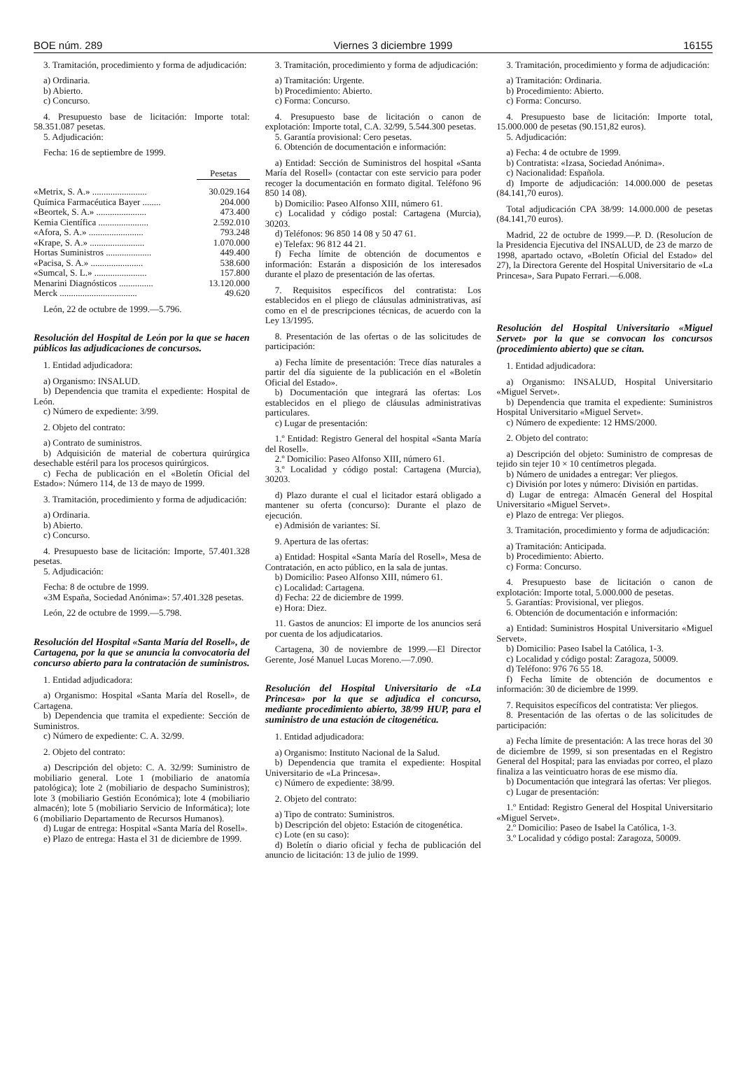BOE núm. 289 Viernes 3 diciembre 1999 16155
3. Tramitación, procedimiento y forma de adjudicación:
a) Ordinaria.
b) Abierto.
c) Concurso.
4. Presupuesto base de licitación: Importe total: 58.351.087 pesetas.
5. Adjudicación:
Fecha: 16 de septiembre de 1999.
| | Pesetas |
| «Metrix, S. A.» ........................ | 30.029.164 |
| Química Farmacéutica Bayer ........ | 204.000 |
| «Beortek, S. A.» ...................... | 473.400 |
| Kemia Científica ...................... | 2.592.010 |
| «Afora, S. A.» ........................ | 793.248 |
| «Krape, S. A.» ........................ | 1.070.000 |
| Hortas Suministros .................... | 449.400 |
| «Pacisa, S. A.» ....................... | 538.600 |
| «Sumcal, S. L.» ....................... | 157.800 |
| Menarini Diagnósticos ............... | 13.120.000 |
| Merck .................................. | 49.620 |
León, 22 de octubre de 1999.—5.796.
Resolución del Hospital de León por la que se hacen públicos las adjudicaciones de concursos.
1. Entidad adjudicadora:
a) Organismo: INSALUD.
b) Dependencia que tramita el expediente: Hospital de León.
c) Número de expediente: 3/99.
2. Objeto del contrato:
a) Contrato de suministros.
b) Adquisición de material de cobertura quirúrgica desechable estéril para los procesos quirúrgicos.
c) Fecha de publicación en el «Boletín Oficial del Estado»: Número 114, de 13 de mayo de 1999.
3. Tramitación, procedimiento y forma de adjudicación:
a) Ordinaria.
b) Abierto.
c) Concurso.
4. Presupuesto base de licitación: Importe, 57.401.328 pesetas.
5. Adjudicación:
Fecha: 8 de octubre de 1999.
«3M España, Sociedad Anónima»: 57.401.328 pesetas.
León, 22 de octubre de 1999.—5.798.
Resolución del Hospital «Santa María del Rosell», de Cartagena, por la que se anuncia la convocatoria del concurso abierto para la contratación de suministros.
1. Entidad adjudicadora:
a) Organismo: Hospital «Santa María del Rosell», de Cartagena.
b) Dependencia que tramita el expediente: Sección de Suministros.
c) Número de expediente: C. A. 32/99.
2. Objeto del contrato:
a) Descripción del objeto: C. A. 32/99: Suministro de mobiliario general. Lote 1 (mobiliario de anatomía patológica); lote 2 (mobiliario de despacho Suministros); lote 3 (mobiliario Gestión Económica); lote 4 (mobiliario almacén); lote 5 (mobiliario Servicio de Informática); lote 6 (mobiliario Departamento de Recursos Humanos).
d) Lugar de entrega: Hospital «Santa María del Rosell».
e) Plazo de entrega: Hasta el 31 de diciembre de 1999.
3. Tramitación, procedimiento y forma de adjudicación:
a) Tramitación: Urgente.
b) Procedimiento: Abierto.
c) Forma: Concurso.
4. Presupuesto base de licitación o canon de explotación: Importe total, C.A. 32/99, 5.544.300 pesetas.
5. Garantía provisional: Cero pesetas.
6. Obtención de documentación e información:
a) Entidad: Sección de Suministros del hospital «Santa María del Rosell» (contactar con este servicio para poder recoger la documentación en formato digital. Teléfono 96 850 14 08).
b) Domicilio: Paseo Alfonso XIII, número 61.
c) Localidad y código postal: Cartagena (Murcia), 30203.
d) Teléfonos: 96 850 14 08 y 50 47 61.
e) Telefax: 96 812 44 21.
f) Fecha límite de obtención de documentos e información: Estarán a disposición de los interesados durante el plazo de presentación de las ofertas.
7. Requisitos específicos del contratista: Los establecidos en el pliego de cláusulas administrativas, así como en el de prescripciones técnicas, de acuerdo con la Ley 13/1995.
8. Presentación de las ofertas o de las solicitudes de participación:
a) Fecha límite de presentación: Trece días naturales a partir del día siguiente de la publicación en el «Boletín Oficial del Estado».
b) Documentación que integrará las ofertas: Los establecidos en el pliego de cláusulas administrativas particulares.
c) Lugar de presentación:
1.º Entidad: Registro General del hospital «Santa María del Rosell».
2.º Domicilio: Paseo Alfonso XIII, número 61.
3.º Localidad y código postal: Cartagena (Murcia), 30203.
d) Plazo durante el cual el licitador estará obligado a mantener su oferta (concurso): Durante el plazo de ejecución.
e) Admisión de variantes: Sí.
9. Apertura de las ofertas:
a) Entidad: Hospital «Santa María del Rosell», Mesa de Contratación, en acto público, en la sala de juntas.
b) Domicilio: Paseo Alfonso XIII, número 61.
c) Localidad: Cartagena.
d) Fecha: 22 de diciembre de 1999.
e) Hora: Diez.
11. Gastos de anuncios: El importe de los anuncios será por cuenta de los adjudicatarios.
Cartagena, 30 de noviembre de 1999.—El Director Gerente, José Manuel Lucas Moreno.—7.090.
Resolución del Hospital Universitario de «La Princesa» por la que se adjudica el concurso, mediante procedimiento abierto, 38/99 HUP, para el suministro de una estación de citogenética.
1. Entidad adjudicadora:
a) Organismo: Instituto Nacional de la Salud.
b) Dependencia que tramita el expediente: Hospital Universitario de «La Princesa».
c) Número de expediente: 38/99.
2. Objeto del contrato:
a) Tipo de contrato: Suministros.
b) Descripción del objeto: Estación de citogenética.
c) Lote (en su caso):
d) Boletín o diario oficial y fecha de publicación del anuncio de licitación: 13 de julio de 1999.
3. Tramitación, procedimiento y forma de adjudicación:
a) Tramitación: Ordinaria.
b) Procedimiento: Abierto.
c) Forma: Concurso.
4. Presupuesto base de licitación: Importe total, 15.000.000 de pesetas (90.151,82 euros).
5. Adjudicación:
a) Fecha: 4 de octubre de 1999.
b) Contratista: «Izasa, Sociedad Anónima».
c) Nacionalidad: Española.
d) Importe de adjudicación: 14.000.000 de pesetas (84.141,70 euros).
Total adjudicación CPA 38/99: 14.000.000 de pesetas (84.141,70 euros).
Madrid, 22 de octubre de 1999.—P. D. (Resolucíon de la Presidencia Ejecutiva del INSALUD, de 23 de marzo de 1998, apartado octavo, «Boletín Oficial del Estado» del 27), la Directora Gerente del Hospital Universitario de «La Princesa», Sara Pupato Ferrari.—6.008.
Resolución del Hospital Universitario «Miguel Servet» por la que se convocan los concursos (procedimiento abierto) que se citan.
1. Entidad adjudicadora:
a) Organismo: INSALUD, Hospital Universitario «Miguel Servet».
b) Dependencia que tramita el expediente: Suministros Hospital Universitario «Miguel Servet».
c) Número de expediente: 12 HMS/2000.
2. Objeto del contrato:
a) Descripción del objeto: Suministro de compresas de tejido sin tejer 10 × 10 centímetros plegada.
b) Número de unidades a entregar: Ver pliegos.
c) División por lotes y número: División en partidas.
d) Lugar de entrega: Almacén General del Hospital Universitario «Miguel Servet».
e) Plazo de entrega: Ver pliegos.
3. Tramitación, procedimiento y forma de adjudicación:
a) Tramitación: Anticipada.
b) Procedimiento: Abierto.
c) Forma: Concurso.
4. Presupuesto base de licitación o canon de explotación: Importe total, 5.000.000 de pesetas.
5. Garantías: Provisional, ver pliegos.
6. Obtención de documentación e información:
a) Entidad: Suministros Hospital Universitario «Miguel Servet».
b) Domicilio: Paseo Isabel la Católica, 1-3.
c) Localidad y código postal: Zaragoza, 50009.
d) Teléfono: 976 76 55 18.
f) Fecha límite de obtención de documentos e información: 30 de diciembre de 1999.
7. Requisitos específicos del contratista: Ver pliegos.
8. Presentación de las ofertas o de las solicitudes de participación:
a) Fecha límite de presentación: A las trece horas del 30 de diciembre de 1999, si son presentadas en el Registro General del Hospital; para las enviadas por correo, el plazo finaliza a las veinticuatro horas de ese mismo día.
b) Documentación que integrará las ofertas: Ver pliegos.
c) Lugar de presentación:
1.º Entidad: Registro General del Hospital Universitario «Miguel Servet».
2.º Domicilio: Paseo de Isabel la Católica, 1-3.
3.º Localidad y código postal: Zaragoza, 50009.